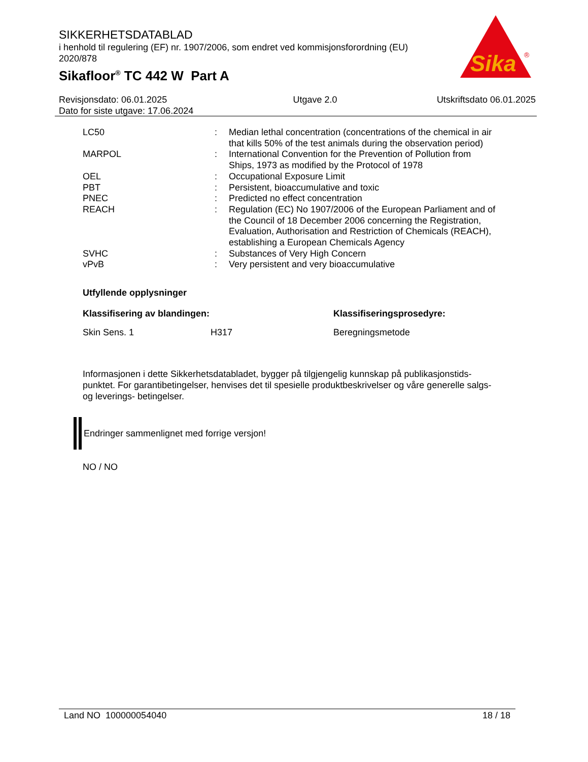SIKKERHETSDATABLAD
i henhold til regulering (EF) nr. 1907/2006, som endret ved kommisjonsforordning (EU) 2020/878
Sikafloor<sup>®</sup> TC 442 W Part A
Sika
®
Revisjonsdato: 06.01.2025
Dato for siste utgave: 17.06.2024
Utgave 2.0 Utskriftsdato 06.01.2025
| LC50 | : | Median lethal concentration (concentrations of the chemical in air that kills 50% of the test animals during the observation period) |
| MARPOL | : | International Convention for the Prevention of Pollution from Ships, 1973 as modified by the Protocol of 1978 |
| OEL | : | Occupational Exposure Limit |
| PBT | : | Persistent, bioaccumulative and toxic |
| PNEC | : | Predicted no effect concentration |
| REACH | : | Regulation (EC) No 1907/2006 of the European Parliament and of the Council of 18 December 2006 concerning the Registration, Evaluation, Authorisation and Restriction of Chemicals (REACH), establishing a European Chemicals Agency |
| SVHC | : | Substances of Very High Concern |
| vPvB | : | Very persistent and very bioaccumulative |
Utfyllende opplysninger
| Klassifisering av blandingen: | | Klassifiseringsprosedyre: |
| --- | --- | --- |
| Skin Sens. 1 | H317 | Beregningsmetode |
Informasjonen i dette Sikkerhetsdatabladet, bygger på tilgjengelig kunnskap på publikasjonstids-punktet. For garantibetingelser, henvises det til spesielle produktbeskrivelser og våre generelle salgs- og leverings- betingelser.
Endringer sammenlignet med forrige versjon!
NO / NO
Land NO 100000054040 18 / 18